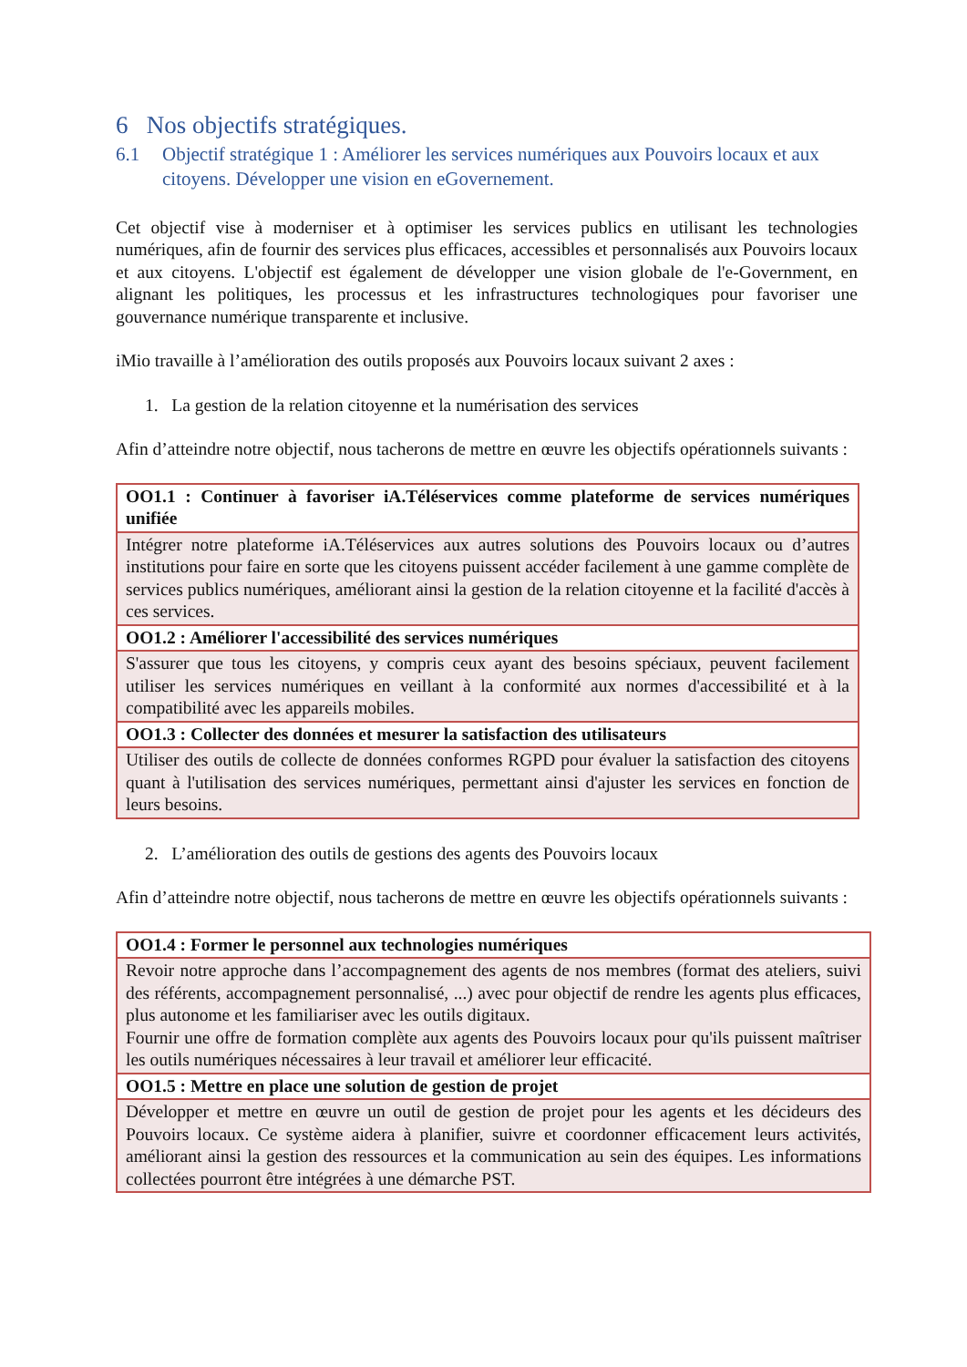6 Nos objectifs stratégiques.
6.1 Objectif stratégique 1 : Améliorer les services numériques aux Pouvoirs locaux et aux citoyens. Développer une vision en eGovernement.
Cet objectif vise à moderniser et à optimiser les services publics en utilisant les technologies numériques, afin de fournir des services plus efficaces, accessibles et personnalisés aux Pouvoirs locaux et aux citoyens. L'objectif est également de développer une vision globale de l'e-Government, en alignant les politiques, les processus et les infrastructures technologiques pour favoriser une gouvernance numérique transparente et inclusive.
iMio travaille à l’amélioration des outils proposés aux Pouvoirs locaux suivant 2 axes :
1. La gestion de la relation citoyenne et la numérisation des services
Afin d’atteindre notre objectif, nous tacherons de mettre en œuvre les objectifs opérationnels suivants :
| OO1.1 : Continuer à favoriser iA.Téléservices comme plateforme de services numériques unifiée |
| --- |
| Intégrer notre plateforme iA.Téléservices aux autres solutions des Pouvoirs locaux ou d’autres institutions pour faire en sorte que les citoyens puissent accéder facilement à une gamme complète de services publics numériques, améliorant ainsi la gestion de la relation citoyenne et la facilité d'accès à ces services. |
| OO1.2 : Améliorer l'accessibilité des services numériques |
| S'assurer que tous les citoyens, y compris ceux ayant des besoins spéciaux, peuvent facilement utiliser les services numériques en veillant à la conformité aux normes d'accessibilité et à la compatibilité avec les appareils mobiles. |
| OO1.3 : Collecter des données et mesurer la satisfaction des utilisateurs |
| Utiliser des outils de collecte de données conformes RGPD pour évaluer la satisfaction des citoyens quant à l'utilisation des services numériques, permettant ainsi d'ajuster les services en fonction de leurs besoins. |
2. L’amélioration des outils de gestions des agents des Pouvoirs locaux
Afin d’atteindre notre objectif, nous tacherons de mettre en œuvre les objectifs opérationnels suivants :
| OO1.4 : Former le personnel aux technologies numériques |
| --- |
| Revoir notre approche dans l’accompagnement des agents de nos membres (format des ateliers, suivi des référents, accompagnement personnalisé, ...) avec pour objectif de rendre les agents plus efficaces, plus autonome et les familiariser avec les outils digitaux. Fournir une offre de formation complète aux agents des Pouvoirs locaux pour qu'ils puissent maîtriser les outils numériques nécessaires à leur travail et améliorer leur efficacité. |
| OO1.5 : Mettre en place une solution de gestion de projet |
| Développer et mettre en œuvre un outil de gestion de projet pour les agents et les décideurs des Pouvoirs locaux. Ce système aidera à planifier, suivre et coordonner efficacement leurs activités, améliorant ainsi la gestion des ressources et la communication au sein des équipes. Les informations collectées pourront être intégrées à une démarche PST. |